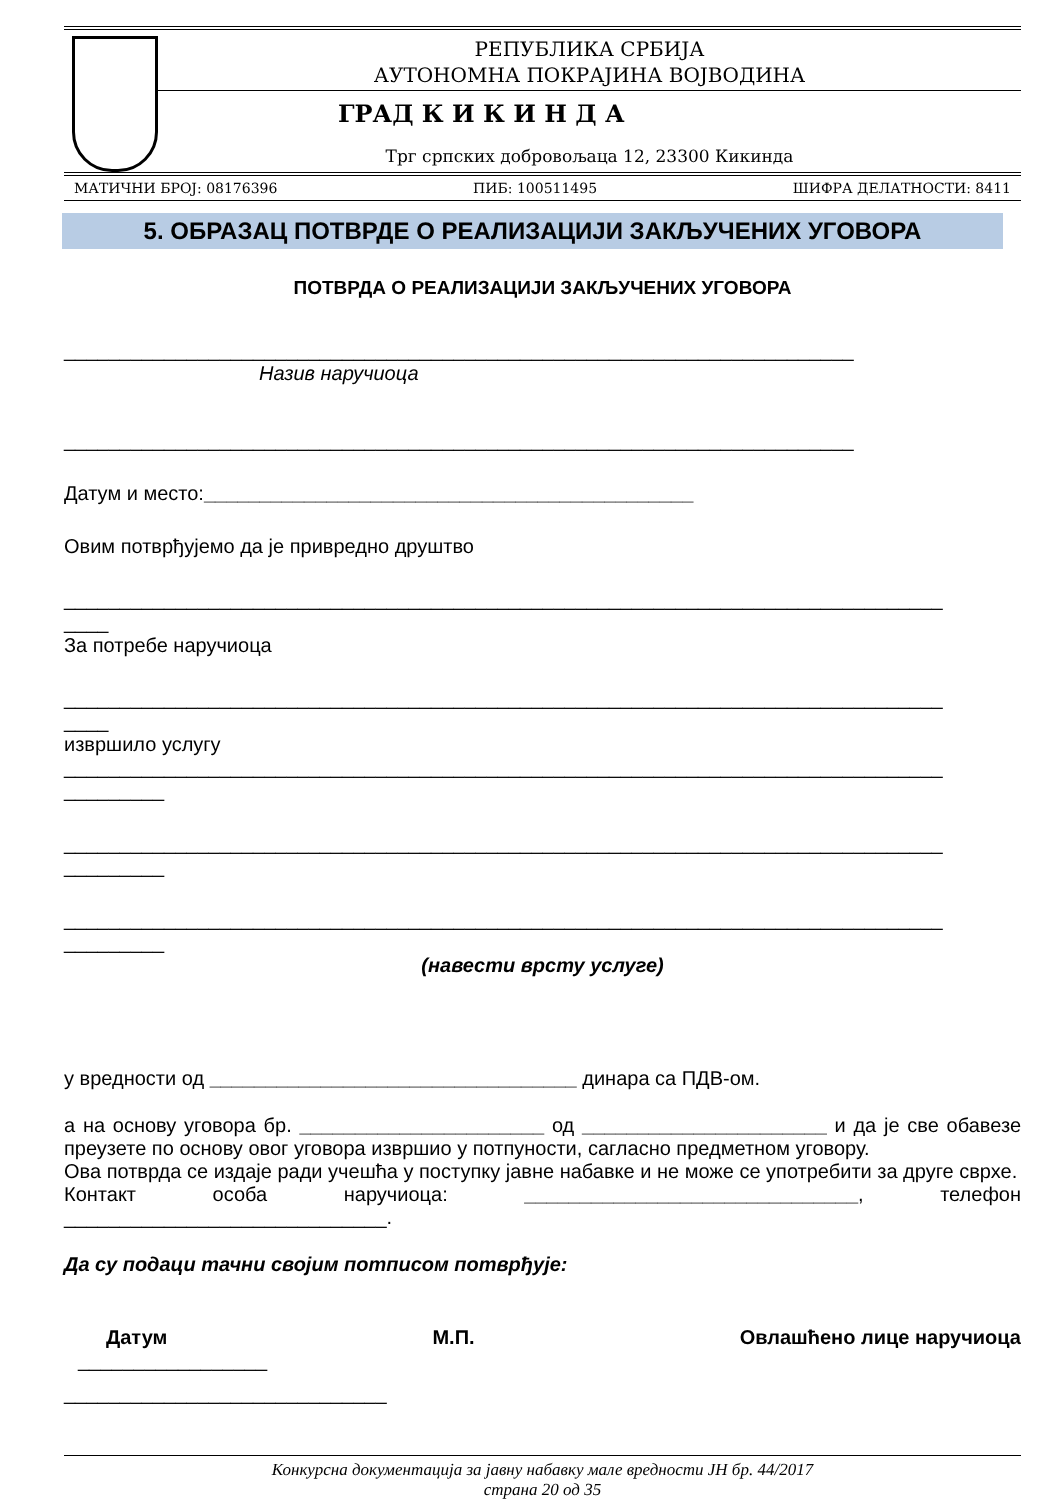РЕПУБЛИКА СРБИЈА
АУТОНОМНА ПОКРАЈИНА ВОЈВОДИНА
ГРАД К И К И Н Д А
Трг српских добровољаца 12, 23300 Кикинда
МАТИЧНИ БРОЈ: 08176396 ПИБ: 100511495 ШИФРА ДЕЛАТНОСТИ: 8411
5. ОБРАЗАЦ ПОТВРДЕ О РЕАЛИЗАЦИЈИ ЗАКЉУЧЕНИХ УГОВОРА
ПОТВРДА О РЕАЛИЗАЦИЈИ ЗАКЉУЧЕНИХ УГОВОРА
_______________________________________________________________________
Назив наручиоца
_______________________________________________________________________
Датум и место:____________________________________________
Овим потврђујемо да је привредно друштво
_______________________________________________________________________________
____
За потребе наручиоца
_______________________________________________________________________________
____
извршило услугу
_______________________________________________________________________________
_________
_______________________________________________________________________________
_________
_______________________________________________________________________________
_________
(навести врсту услуге)
у вредности од _________________________________ динара са ПДВ-ом.
а на основу уговора бр. ______________________ од ______________________ и да је све обавезе преузете по основу овог уговора извршио у потпуности, сагласно предметном уговору.
Ова потврда се издаје ради учешћа у поступку јавне набавке и не може се употребити за друге сврхе.
Контакт особа наручиоца: ______________________________, телефон _____________________________.
Да су подаци тачни својим потписом потврђује:
Датум М.П. Овлашћено лице наручиоца
_________________
_____________________________
Конкурсна документација за јавну набавку мале вредности ЈН бр. 44/2017
страна 20 од 35